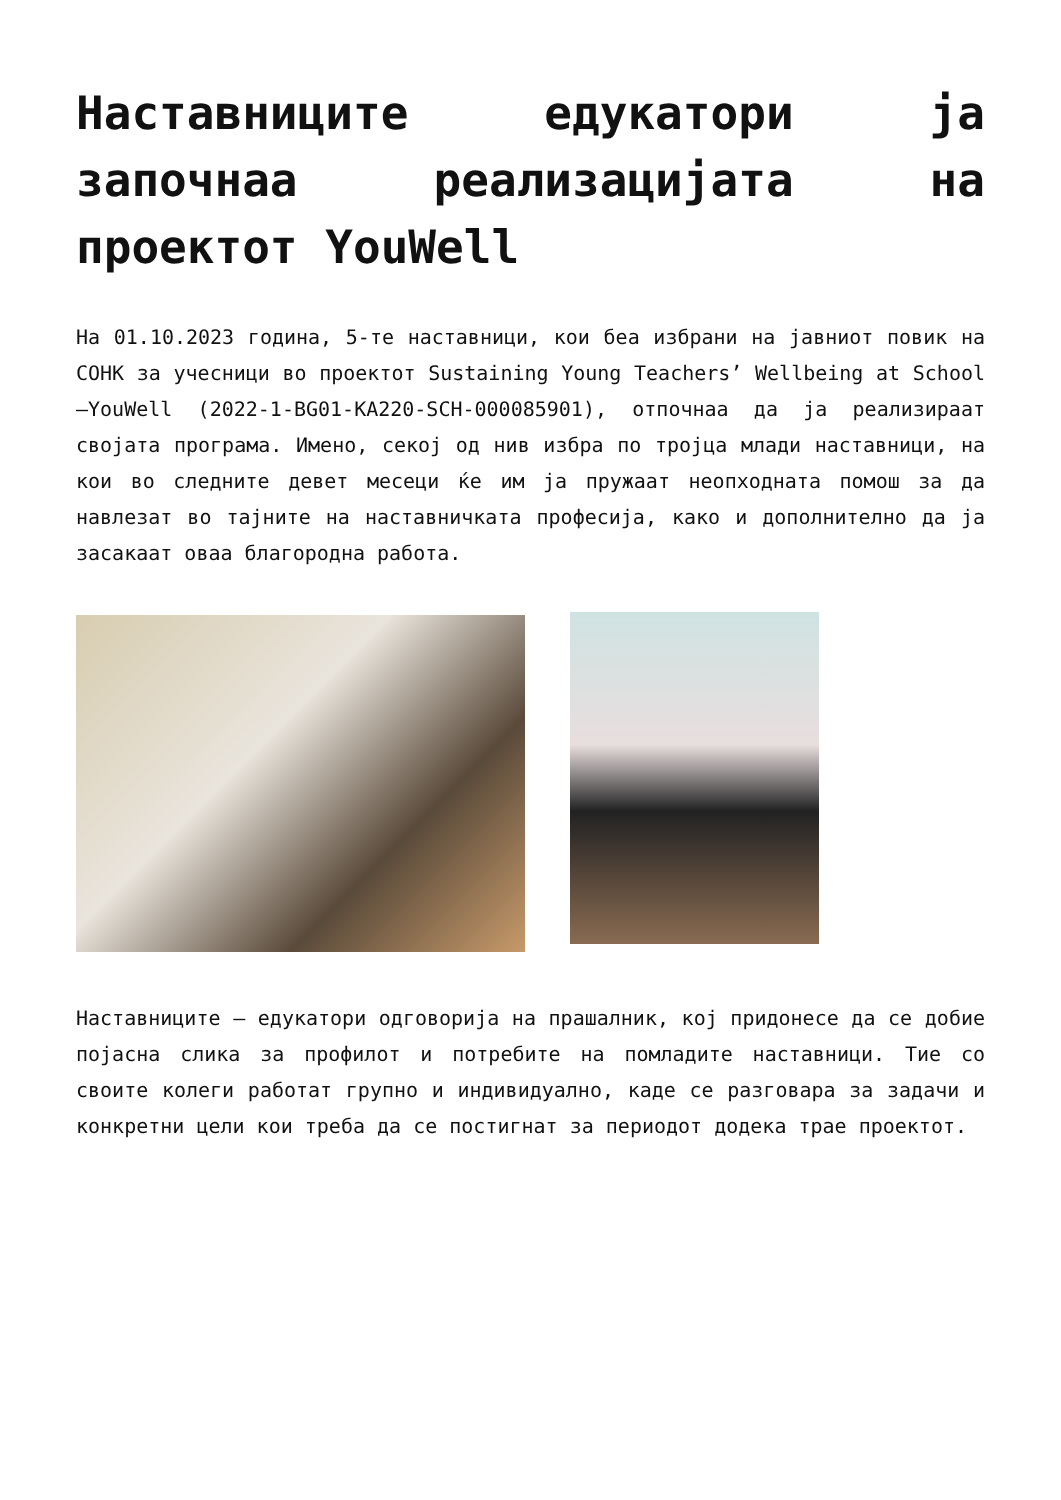Наставниците едукатори ја започнаа реализацијата на проектот YouWell
На 01.10.2023 година, 5-те наставници, кои беа избрани на јавниот повик на СОНК за учесници во проектот Sustaining Young Teachers’ Wellbeing at School –YouWell (2022-1-BG01-KA220-SCH-000085901), отпочнаа да ја реализираат својата програма. Имено, секој од нив избра по тројца млади наставници, на кои во следните девет месеци ќе им ја пружаат неопходната помош за да навлезат во тајните на наставничката професија, како и дополнително да ја засакаат оваа благородна работа.
Наставниците – едукатори одговорија на прашалник, кој придонесе да се добие појасна слика за профилот и потребите на помладите наставници. Тие со своите колеги работат групно и индивидуално, каде се разговара за задачи и конкретни цели кои треба да се постигнат за периодот додека трае проектот.